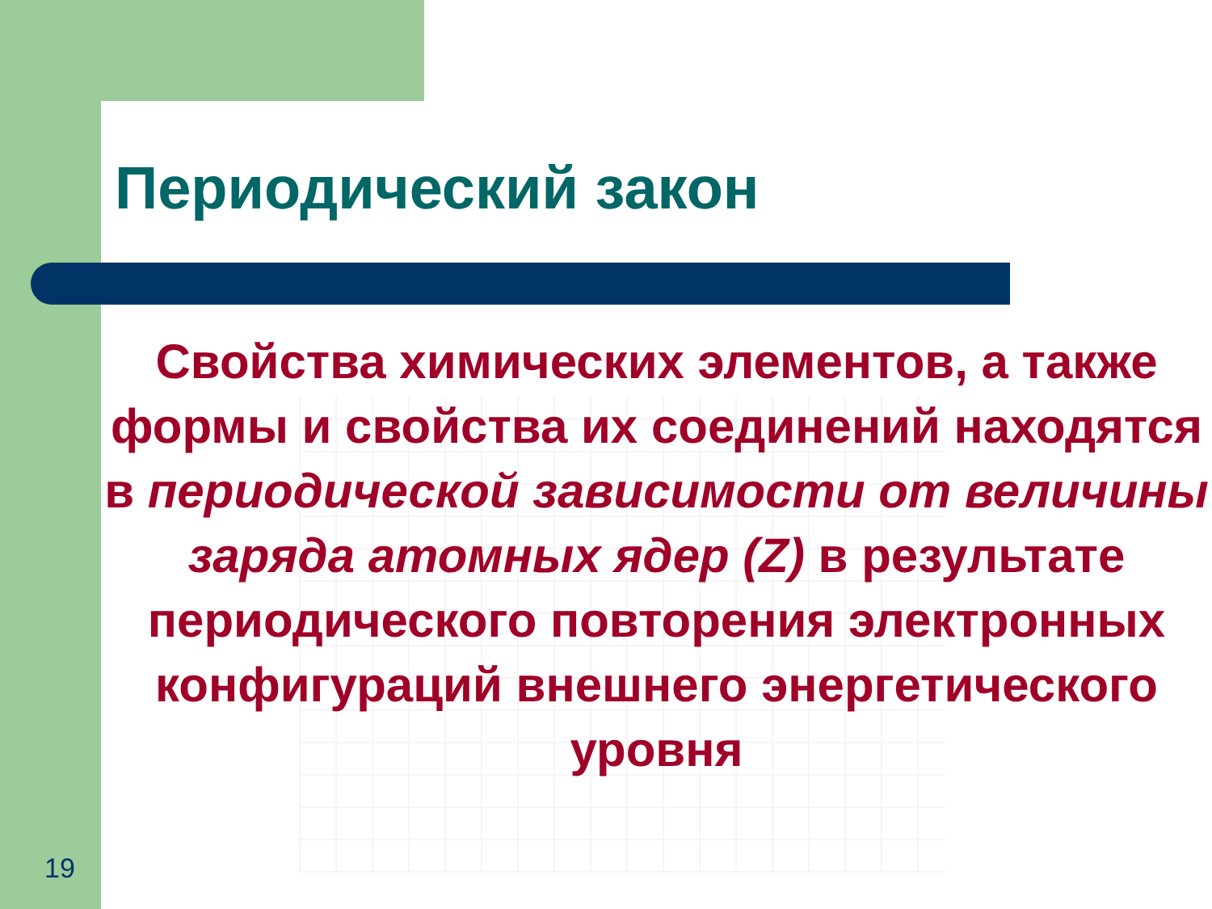Периодический закон
Свойства химических элементов, а также формы и свойства их соединений находятся в периодической зависимости от величины заряда атомных ядер (Z) в результате периодического повторения электронных конфигураций внешнего энергетического уровня
19